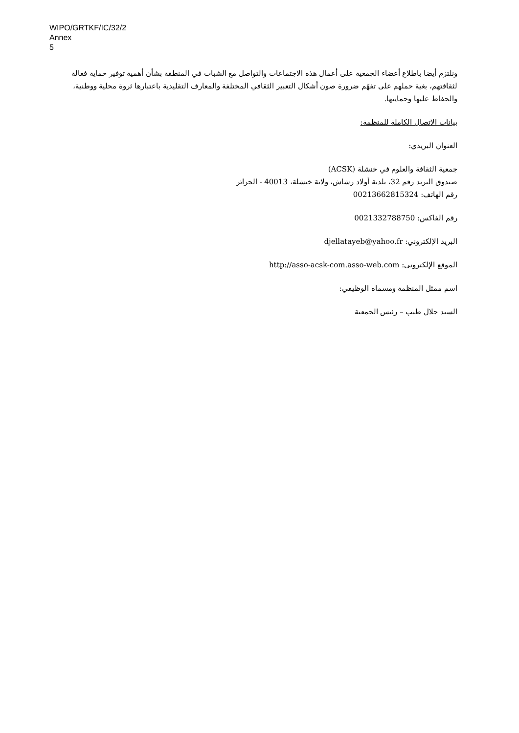WIPO/GRTKF/IC/32/2
Annex
5
ونلتزم أيضا باطلاع أعضاء الجمعية على أعمال هذه الاجتماعات والتواصل مع الشباب في المنطقة بشأن أهمية توفير حماية فعالة لثقافتهم، بغية حملهم على تفهّم ضرورة صون أشكال التعبير الثقافي المختلفة والمعارف التقليدية باعتبارها ثروة محلية ووطنية، والحفاظ عليها وحمايتها.
بيانات الاتصال الكاملة للمنظمة:
العنوان البريدي:
جمعية الثقافة والعلوم في خنشلة (ACSK)
صندوق البريد رقم 32، بلدية أولاد رشاش، ولاية خنشلة، 40013 - الجزائر
رقم الهاتف: 00213662815324
رقم الفاكس: 0021332788750
البريد الإلكتروني: djellatayeb@yahoo.fr
الموقع الإلكتروني: http://asso-acsk-com.asso-web.com
اسم ممثل المنظمة ومسماه الوظيفي:
السيد جلال طيب – رئيس الجمعية